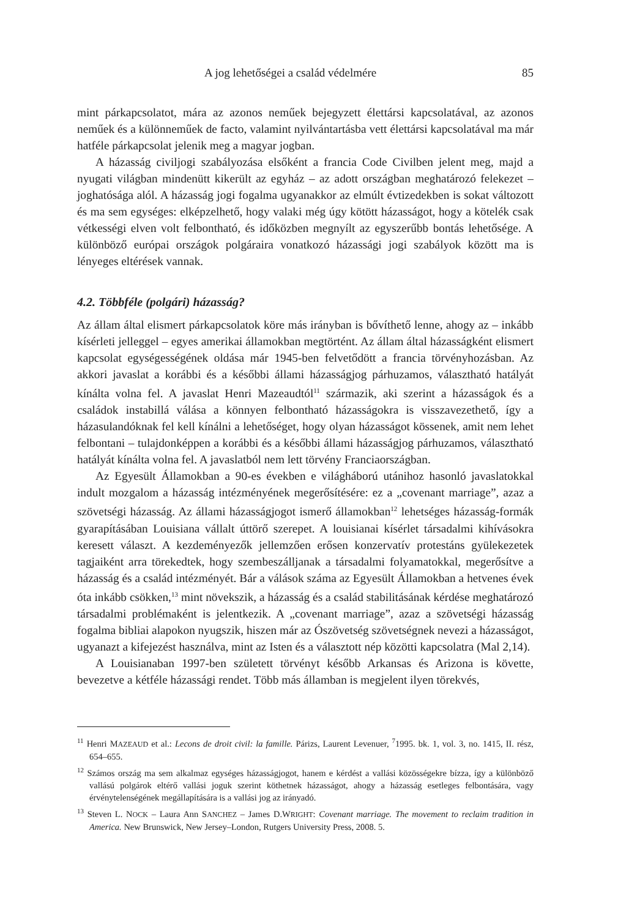A jog lehetőségei a család védelmére 85
mint párkapcsolatot, mára az azonos neműek bejegyzett élettársi kapcsolatával, az azonos neműek és a különneműek de facto, valamint nyilvántartásba vett élettársi kapcsolatával ma már hatféle párkapcsolat jelenik meg a magyar jogban.
A házasság civiljogi szabályozása elsőként a francia Code Civilben jelent meg, majd a nyugati világban mindenütt kikerült az egyház – az adott országban meghatározó felekezet – joghatósága alól. A házasság jogi fogalma ugyanakkor az elmúlt évtizedekben is sokat változott és ma sem egységes: elképzelhető, hogy valaki még úgy kötött házasságot, hogy a kötelék csak vétkességi elven volt felbontható, és időközben megnyílt az egyszerűbb bontás lehetősége. A különböző európai országok polgáraira vonatkozó házassági jogi szabályok között ma is lényeges eltérések vannak.
4.2. Többféle (polgári) házasság?
Az állam által elismert párkapcsolatok köre más irányban is bővíthető lenne, ahogy az – inkább kísérleti jelleggel – egyes amerikai államokban megtörtént. Az állam által házasságként elismert kapcsolat egységességének oldása már 1945-ben felvetődött a francia törvényhozásban. Az akkori javaslat a korábbi és a későbbi állami házasságjog párhuzamos, választható hatályát kínálta volna fel. A javaslat Henri Mazeaudtól<sup>11</sup> származik, aki szerint a házasságok és a családok instabillá válása a könnyen felbontható házasságokra is visszavezethető, így a házasulandóknak fel kell kínálni a lehetőséget, hogy olyan házasságot kössenek, amit nem lehet felbontani – tulajdonképpen a korábbi és a későbbi állami házasságjog párhuzamos, választható hatályát kínálta volna fel. A javaslatból nem lett törvény Franciaországban.
Az Egyesült Államokban a 90-es években e világháború utánihoz hasonló javaslatokkal indult mozgalom a házasság intézményének megerősítésére: ez a „covenant marriage”, azaz a szövetségi házasság. Az állami házasságjogot ismerő államokban<sup>12</sup> lehetséges házasság-formák gyarapításában Louisiana vállalt úttörő szerepet. A louisianai kísérlet társadalmi kihívásokra keresett választ. A kezdeményezők jellemzően erősen konzervatív protestáns gyülekezetek tagjaiként arra törekedtek, hogy szembeszálljanak a társadalmi folyamatokkal, megerősítve a házasság és a család intézményét. Bár a válások száma az Egyesült Államokban a hetvenes évek óta inkább csökken,<sup>13</sup> mint növekszik, a házasság és a család stabilitásának kérdése meghatározó társadalmi problémaként is jelentkezik. A „covenant marriage”, azaz a szövetségi házasság fogalma bibliai alapokon nyugszik, hiszen már az Ószövetség szövetségnek nevezi a házasságot, ugyanazt a kifejezést használva, mint az Isten és a választott nép közötti kapcsolatra (Mal 2,14).
A Louisianaban 1997-ben született törvényt később Arkansas és Arizona is követte, bevezetve a kétféle házassági rendet. Több más államban is megjelent ilyen törekvés,
<sup>11</sup> Henri MAZEAUD et al.: Lecons de droit civil: la famille. Párizs, Laurent Levenuer, <sup>7</sup>1995. bk. 1, vol. 3, no. 1415, II. rész, 654–655.
<sup>12</sup> Számos ország ma sem alkalmaz egységes házasságjogot, hanem e kérdést a vallási közösségekre bízza, így a különböző vallású polgárok eltérő vallási joguk szerint köthetnek házasságot, ahogy a házasság esetleges felbontására, vagy érvénytelenségének megállapítására is a vallási jog az irányadó.
<sup>13</sup> Steven L. NOCK – Laura Ann SANCHEZ – James D.WRIGHT: Covenant marriage. The movement to reclaim tradition in America. New Brunswick, New Jersey–London, Rutgers University Press, 2008. 5.